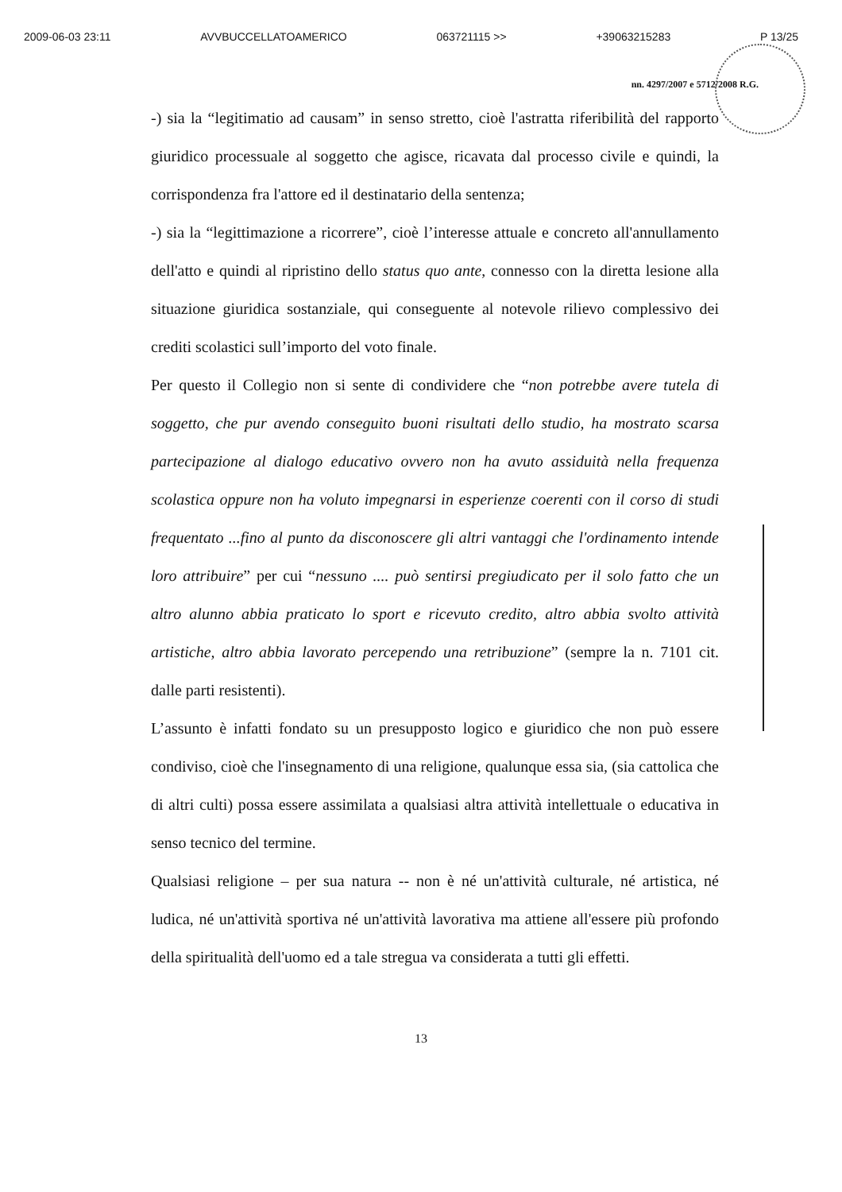2009-06-03 23:11 AVVBUCCELLATOAMERICO 063721115 >> +39063215283 P 13/25
nn. 4297/2007 e 5712/2008 R.G.
-) sia la “legitimatio ad causam” in senso stretto, cioè l'astratta riferibilità del rapporto giuridico processuale al soggetto che agisce, ricavata dal processo civile e quindi, la corrispondenza fra l'attore ed il destinatario della sentenza;
-) sia la “legittimazione a ricorrere”, cioè l’interesse attuale e concreto all'annullamento dell'atto e quindi al ripristino dello status quo ante, connesso con la diretta lesione alla situazione giuridica sostanziale, qui conseguente al notevole rilievo complessivo dei crediti scolastici sull’importo del voto finale.
Per questo il Collegio non si sente di condividere che “non potrebbe avere tutela di soggetto, che pur avendo conseguito buoni risultati dello studio, ha mostrato scarsa partecipazione al dialogo educativo ovvero non ha avuto assiduità nella frequenza scolastica oppure non ha voluto impegnarsi in esperienze coerenti con il corso di studi frequentato ...fino al punto da disconoscere gli altri vantaggi che l'ordinamento intende loro attribuire” per cui “nessuno .... può sentirsi pregiudicato per il solo fatto che un altro alunno abbia praticato lo sport e ricevuto credito, altro abbia svolto attività artistiche, altro abbia lavorato percependo una retribuzione” (sempre la n. 7101 cit. dalle parti resistenti).
L’assunto è infatti fondato su un presupposto logico e giuridico che non può essere condiviso, cioè che l'insegnamento di una religione, qualunque essa sia, (sia cattolica che di altri culti) possa essere assimilata a qualsiasi altra attività intellettuale o educativa in senso tecnico del termine.
Qualsiasi religione – per sua natura -- non è né un'attività culturale, né artistica, né ludica, né un'attività sportiva né un'attività lavorativa ma attiene all'essere più profondo della spiritualità dell'uomo ed a tale stregua va considerata a tutti gli effetti.
13